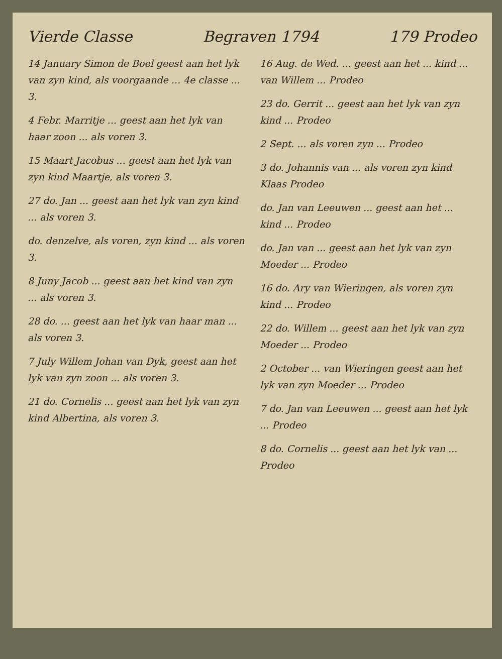Vierde Classe Begraven 1794 179 Prodeo
14 January Simon de Boel geest aan het lyk van zyn kind, als voorgaande ... 4e classe ... 3.
4 Febr. Marritje ... geest aan het lyk van haar zoon ... als voren 3.
15 Maart Jacobus ... geest aan het lyk van zyn kind Maartje, als voren 3.
27 do. Jan ... geest aan het lyk van zyn kind ... als voren 3.
do. denzelve, als voren, zyn kind ... als voren 3.
8 Juny Jacob ... geest aan het kind van zyn ... als voren 3.
28 do. ... geest aan het lyk van haar man ... als voren 3.
7 July Willem Johan van Dyk, geest aan het lyk van zyn zoon ... als voren 3.
21 do. Cornelis ... geest aan het lyk van zyn kind Albertina, als voren 3.
16 Aug. de Wed. ... geest aan het ... kind ... van Willem ... Prodeo
23 do. Gerrit ... geest aan het lyk van zyn kind ... Prodeo
2 Sept. ... als voren zyn ... Prodeo
3 do. Johannis van ... als voren zyn kind Klaas Prodeo
do. Jan van Leeuwen ... geest aan het ... kind ... Prodeo
do. Jan van ... geest aan het lyk van zyn Moeder ... Prodeo
16 do. Ary van Wieringen, als voren zyn kind ... Prodeo
22 do. Willem ... geest aan het lyk van zyn Moeder ... Prodeo
2 October ... van Wieringen geest aan het lyk van zyn Moeder ... Prodeo
7 do. Jan van Leeuwen ... geest aan het lyk ... Prodeo
8 do. Cornelis ... geest aan het lyk van ... Prodeo